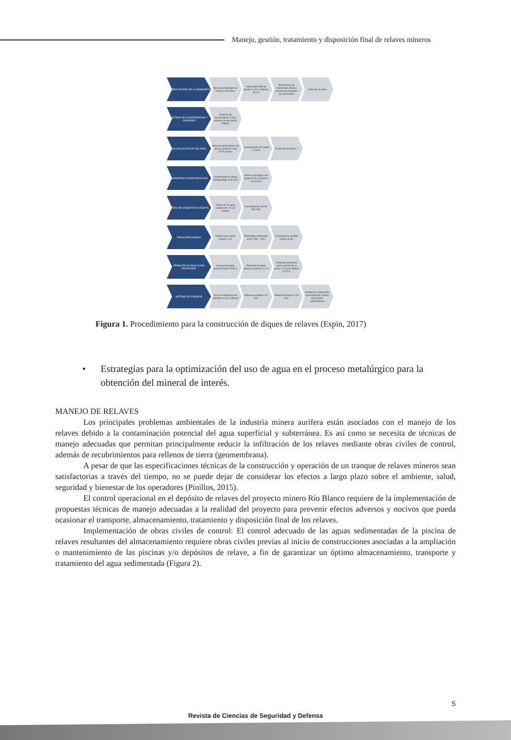Manejo, gestión, tratamiento y disposición final de relaves mineros
GENERALIDADES DE LA INGENIERÍA Altura del depósito de relaves 28 metros
Capacidad total de diseño 3.4221 millones de m³
Resistencia de intensidad sísmica máxima de 8 grados escala Richter
Vida útil 14 años
SISTEMA DE COORDENADAS Y UNIDADES
Sistema de coordenadas UTM y sistema de elevación PSD54
ACUMULACIÓN DE RELAVES Máxima acumulación de relaves hasta la cota 3775 metros
Compactación de relave 1.4 t/m³
Factor de llenado 0.7
INGENIERÍA E HIDROGEOLOGÍA Fundamento en datos hidrogeológicos de SIC
Informe geológico del proyecto de acuerdo a la norma
RETIRO DE COBERTURA VEGETAL Retiro de la capa vegetal de 0.5-1.5 metros
Consolidación sin los 300 kPa
PRESA PRELIMINAR Relleno por capas inicial a 1 m
Porosidad controlada entre 15% - 20%
Contenido de arcillas menor al 5%
PRESA DE ACUMULACIÓN POSTERIOR Almacenamiento máximo hasta 3765 m
Relación de talud interior y exterior 1:1.5
Relación pronóstico talud exterior de la presa 1:4 cota máxima 3775 m
SISTEMA DE DRENAJE Área de influencia del depósito es de 0.38 km²
Influencia exterior 0.5 km²
Influencia interior 0.25 km²
Establecer inferencias especulativas y llevar de tiempos subterráneos
Figura 1. Procedimiento para la construcción de diques de relaves (Espin, 2017)
• Estrategias para la optimización del uso de agua en el proceso metalúrgico para la obtención del mineral de interés.
MANEJO DE RELAVES
Los principales problemas ambientales de la industria minera aurífera están asociados con el manejo de los relaves debido a la contaminación potencial del agua superficial y subterránea. Es así como se necesita de técnicas de manejo adecuadas que permitan principalmente reducir la infiltración de los relaves mediante obras civiles de control, además de recubrimientos para rellenos de tierra (geomembrana).
A pesar de que las especificaciones técnicas de la construcción y operación de un tranque de relaves mineros sean satisfactorias a través del tiempo, no se puede dejar de considerar los efectos a largo plazo sobre el ambiente, salud, seguridad y bienestar de los operadores (Pinillos, 2015).
El control operacional en el depósito de relaves del proyecto minero Río Blanco requiere de la implementación de propuestas técnicas de manejo adecuadas a la realidad del proyecto para prevenir efectos adversos y nocivos que pueda ocasionar el transporte, almacenamiento, tratamiento y disposición final de los relaves.
Implementación de obras civiles de control: El control adecuado de las aguas sedimentadas de la piscina de relaves resultantes del almacenamiento requiere obras civiles previas al inicio de construcciones asociadas a la ampliación o mantenimiento de las piscinas y/o depósitos de relave, a fin de garantizar un óptimo almacenamiento, transporte y tratamiento del agua sedimentada (Figura 2).
5
Revista de Ciencias de Seguridad y Defensa